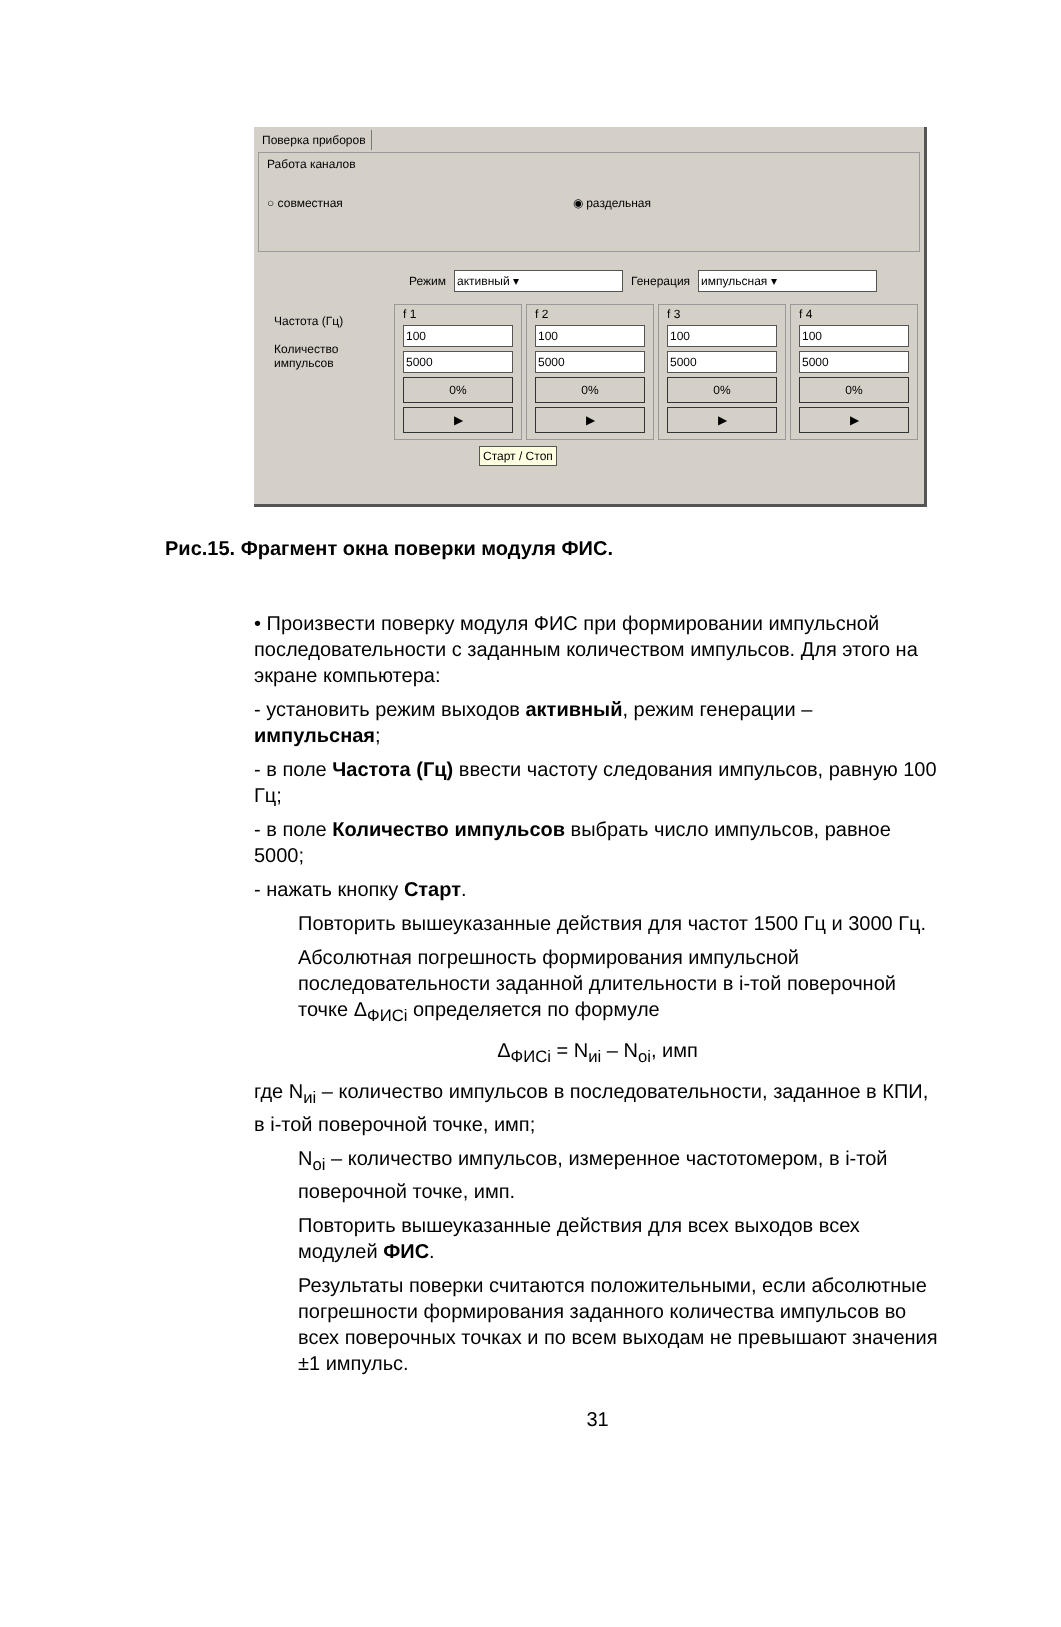Поверка приборов
Работа каналов
○ совместная ◉ раздельная
Режим активный ▾ Генерация импульсная ▾
Частота (Гц)
Количество импульсов
f 1
100
5000
0%
▶
f 2
100
5000
0%
▶
f 3
100
5000
0%
▶
f 4
100
5000
0%
▶
Старт / Стоп
Рис.15. Фрагмент окна поверки модуля ФИС.
• Произвести поверку модуля ФИС при формировании импульсной последовательности с заданным количеством импульсов. Для этого на экране компьютера:
- установить режим выходов активный, режим генерации – импульсная;
- в поле Частота (Гц) ввести частоту следования импульсов, равную 100 Гц;
- в поле Количество импульсов выбрать число импульсов, равное 5000;
- нажать кнопку Старт.
Повторить вышеуказанные действия для частот 1500 Гц и 3000 Гц.
Абсолютная погрешность формирования импульсной последовательности заданной длительности в i-той поверочной точке Δ<sub>ФИСi</sub> определяется по формуле
Δ<sub>ФИСi</sub> = N<sub>иi</sub> – N<sub>оi</sub>, имп
где N<sub>иi</sub> – количество импульсов в последовательности, заданное в КПИ, в i-той поверочной точке, имп;
N<sub>оi</sub> – количество импульсов, измеренное частотомером, в i-той поверочной точке, имп.
Повторить вышеуказанные действия для всех выходов всех модулей ФИС.
Результаты поверки считаются положительными, если абсолютные погрешности формирования заданного количества импульсов во всех поверочных точках и по всем выходам не превышают значения ±1 импульс.
31